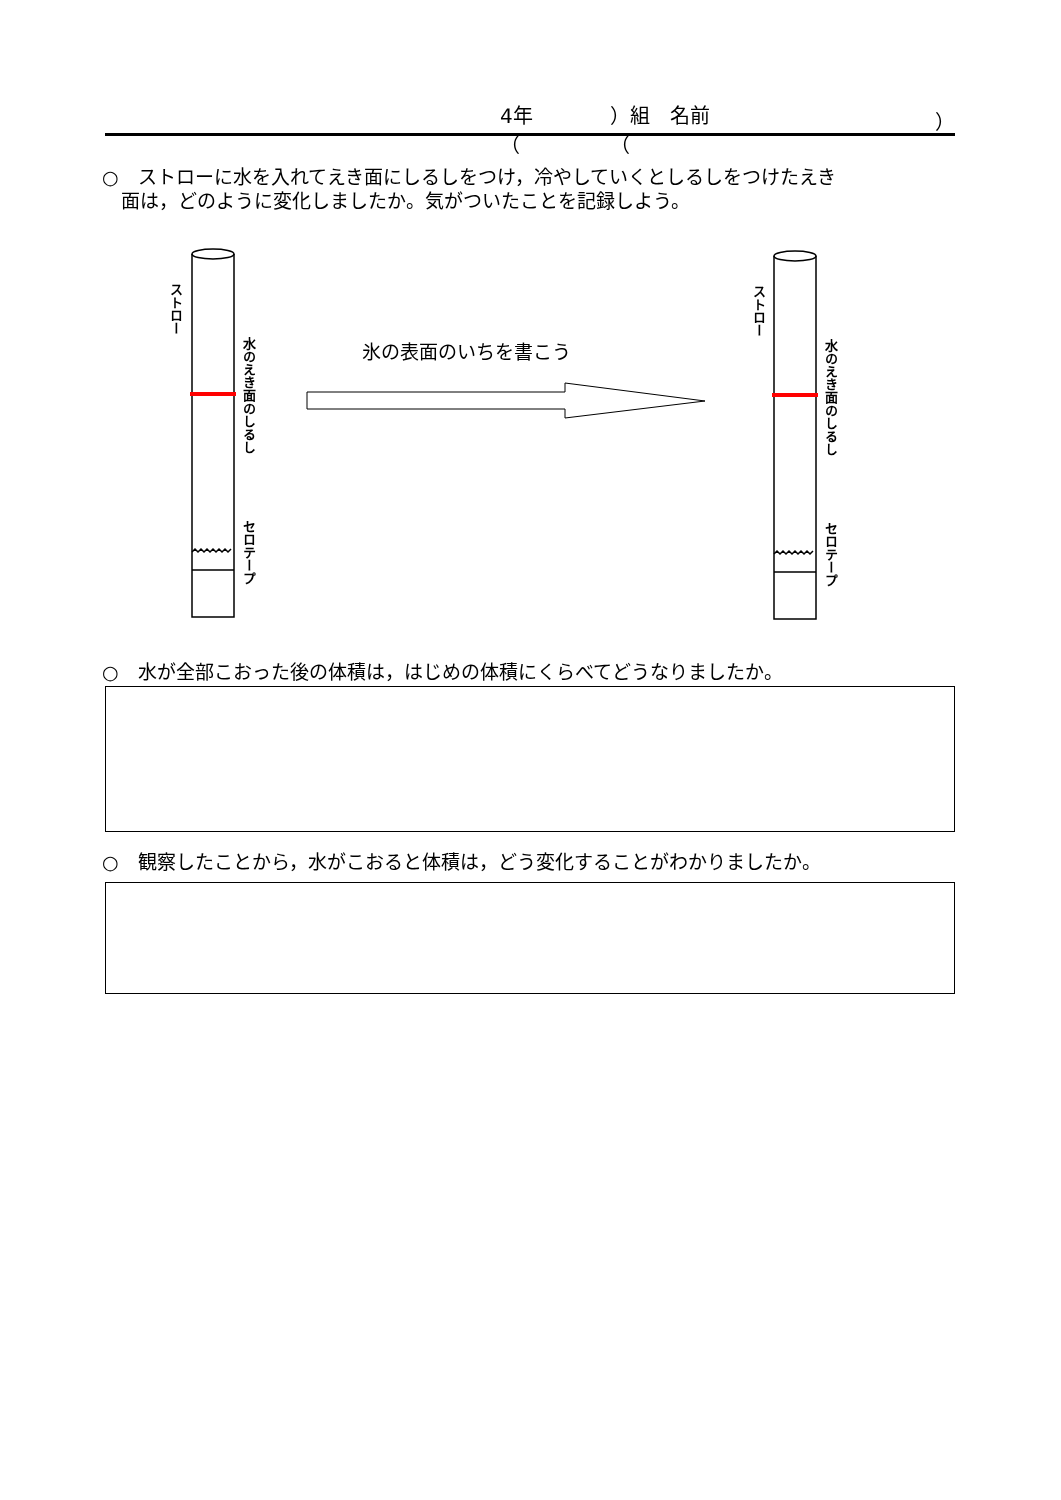4年（ ）組　名前（ ）
○　ストローに水を入れてえき面にしるしをつけ，冷やしていくとしるしをつけたえき
　面は，どのように変化しましたか。気がついたことを記録しよう。
ストロー
水のえき面のしるし
セロテープ
ストロー
水のえき面のしるし
セロテープ
氷の表面のいちを書こう
○　水が全部こおった後の体積は，はじめの体積にくらべてどうなりましたか。
○　観察したことから，水がこおると体積は，どう変化することがわかりましたか。